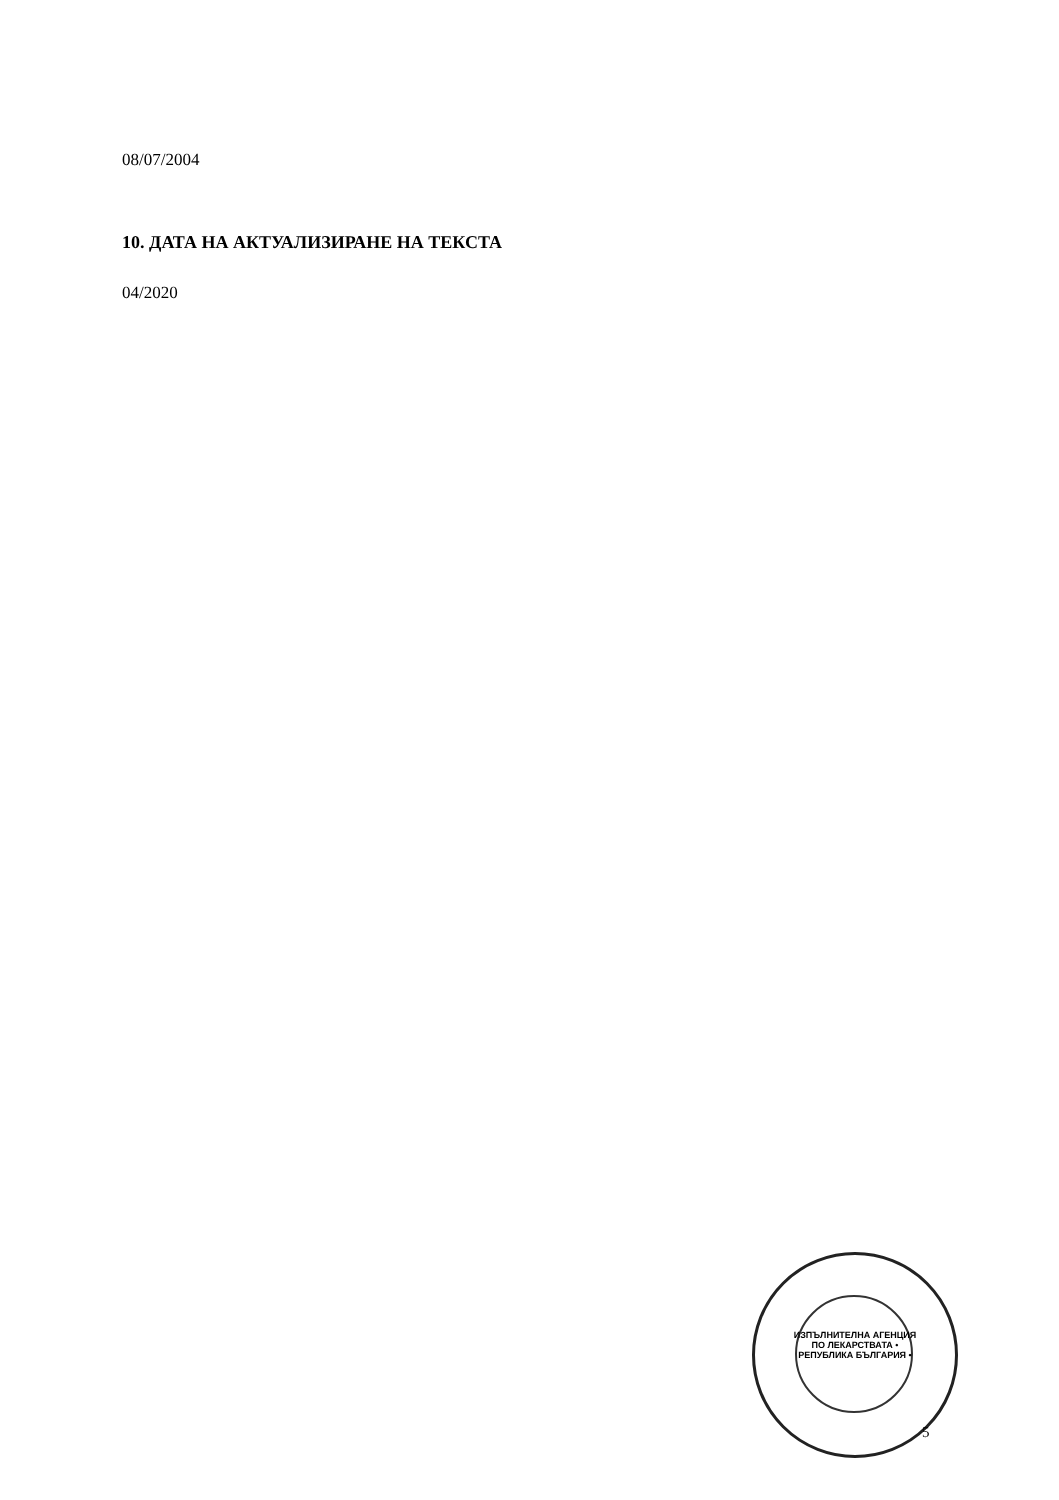08/07/2004
10. ДАТА НА АКТУАЛИЗИРАНЕ НА ТЕКСТА
04/2020
ИЗПЪЛНИТЕЛНА АГЕНЦИЯ ПО ЛЕКАРСТВАТА • РЕПУБЛИКА БЪЛГАРИЯ •
5